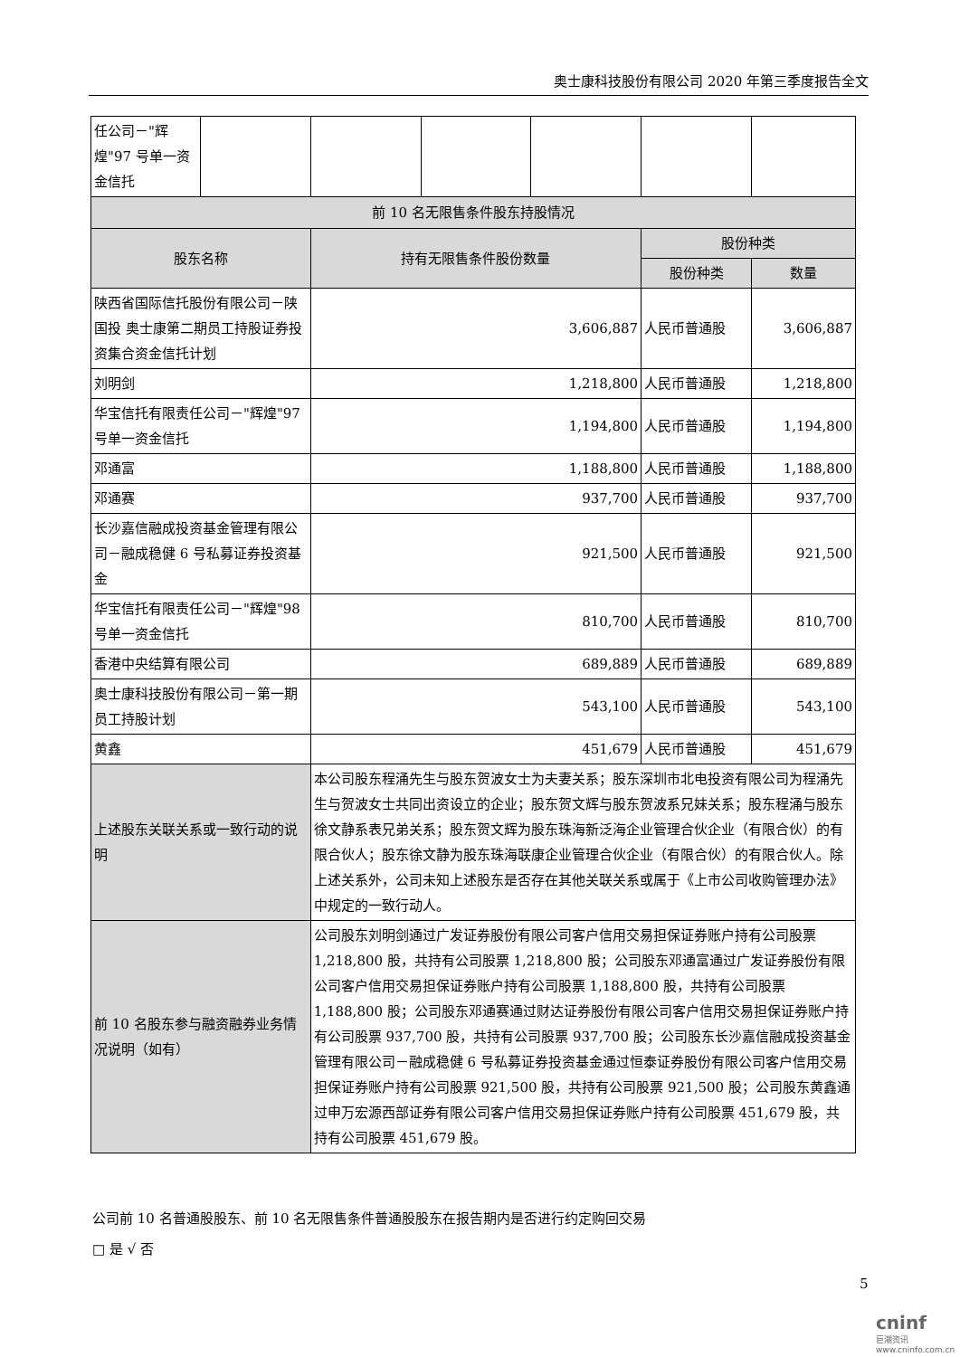奥士康科技股份有限公司 2020 年第三季度报告全文
| 任公司－"辉煌"97 号单一资金信托 | | | | | | |
| 前 10 名无限售条件股东持股情况 | | | | | | |
| 股东名称 | | 持有无限售条件股份数量 | | | 股份种类 | |
| | | | | | 股份种类 | 数量 |
| 陕西省国际信托股份有限公司－陕国投 奥士康第二期员工持股证券投资集合资金信托计划 | | 3,606,887 | | | 人民币普通股 | 3,606,887 |
| 刘明剑 | | 1,218,800 | | | 人民币普通股 | 1,218,800 |
| 华宝信托有限责任公司－"辉煌"97号单一资金信托 | | 1,194,800 | | | 人民币普通股 | 1,194,800 |
| 邓通富 | | 1,188,800 | | | 人民币普通股 | 1,188,800 |
| 邓通赛 | | 937,700 | | | 人民币普通股 | 937,700 |
| 长沙嘉信融成投资基金管理有限公司－融成稳健 6 号私募证券投资基金 | | 921,500 | | | 人民币普通股 | 921,500 |
| 华宝信托有限责任公司－"辉煌"98号单一资金信托 | | 810,700 | | | 人民币普通股 | 810,700 |
| 香港中央结算有限公司 | | 689,889 | | | 人民币普通股 | 689,889 |
| 奥士康科技股份有限公司－第一期员工持股计划 | | 543,100 | | | 人民币普通股 | 543,100 |
| 黄鑫 | | 451,679 | | | 人民币普通股 | 451,679 |
| 上述股东关联关系或一致行动的说明 | | 本公司股东程涌先生与股东贺波女士为夫妻关系；股东深圳市北电投资有限公司为程涌先生与贺波女士共同出资设立的企业；股东贺文辉与股东贺波系兄妹关系；股东程涌与股东徐文静系表兄弟关系；股东贺文辉为股东珠海新泛海企业管理合伙企业（有限合伙）的有限合伙人；股东徐文静为股东珠海联康企业管理合伙企业（有限合伙）的有限合伙人。除上述关系外，公司未知上述股东是否存在其他关联关系或属于《上市公司收购管理办法》中规定的一致行动人。 | | | | |
| 前 10 名股东参与融资融券业务情况说明（如有） | | 公司股东刘明剑通过广发证券股份有限公司客户信用交易担保证券账户持有公司股票 1,218,800 股，共持有公司股票 1,218,800 股；公司股东邓通富通过广发证券股份有限公司客户信用交易担保证券账户持有公司股票 1,188,800 股，共持有公司股票 1,188,800 股；公司股东邓通赛通过财达证券股份有限公司客户信用交易担保证券账户持有公司股票 937,700 股，共持有公司股票 937,700 股；公司股东长沙嘉信融成投资基金管理有限公司－融成稳健 6 号私募证券投资基金通过恒泰证券股份有限公司客户信用交易担保证券账户持有公司股票 921,500 股，共持有公司股票 921,500 股；公司股东黄鑫通过申万宏源西部证券有限公司客户信用交易担保证券账户持有公司股票 451,679 股，共持有公司股票 451,679 股。 | | | | |
公司前 10 名普通股股东、前 10 名无限售条件普通股股东在报告期内是否进行约定购回交易
□ 是 √ 否
5
cninf
巨潮资讯 www.cninfo.com.cn